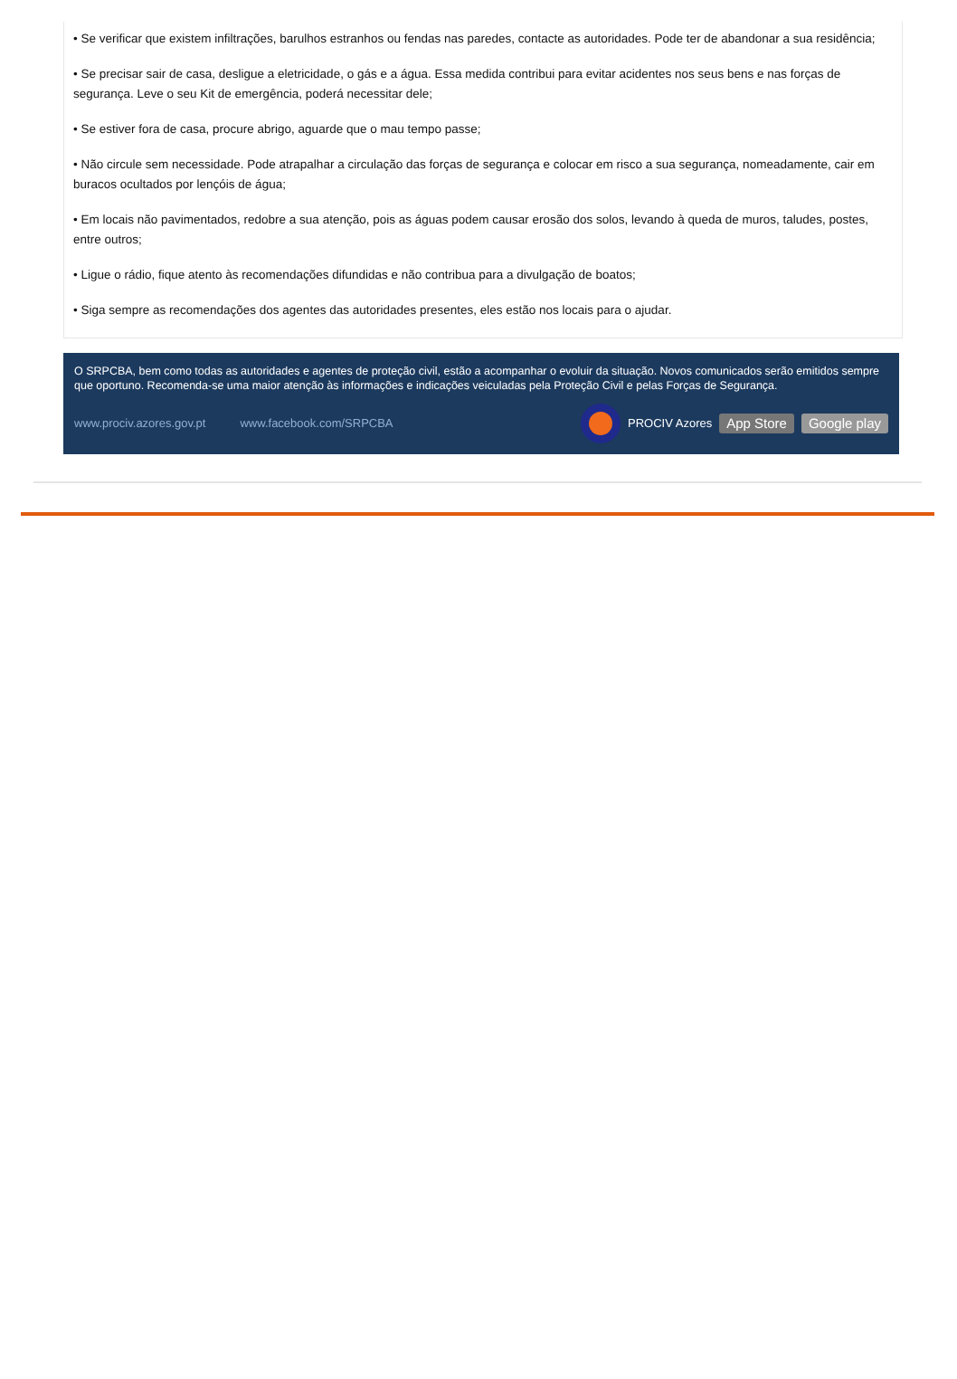• Se verificar que existem infiltrações, barulhos estranhos ou fendas nas paredes, contacte as autoridades. Pode ter de abandonar a sua residência;
• Se precisar sair de casa, desligue a eletricidade, o gás e a água. Essa medida contribui para evitar acidentes nos seus bens e nas forças de segurança. Leve o seu Kit de emergência, poderá necessitar dele;
• Se estiver fora de casa, procure abrigo, aguarde que o mau tempo passe;
• Não circule sem necessidade. Pode atrapalhar a circulação das forças de segurança e colocar em risco a sua segurança, nomeadamente, cair em buracos ocultados por lençóis de água;
• Em locais não pavimentados, redobre a sua atenção, pois as águas podem causar erosão dos solos, levando à queda de muros, taludes, postes, entre outros;
• Ligue o rádio, fique atento às recomendações difundidas e não contribua para a divulgação de boatos;
• Siga sempre as recomendações dos agentes das autoridades presentes, eles estão nos locais para o ajudar.
O SRPCBA, bem como todas as autoridades e agentes de proteção civil, estão a acompanhar o evoluir da situação. Novos comunicados serão emitidos sempre que oportuno. Recomenda-se uma maior atenção às informações e indicações veiculadas pela Proteção Civil e pelas Forças de Segurança.
www.prociv.azores.gov.pt www.facebook.com/SRPCBA PROCIV Azores App Store Google play